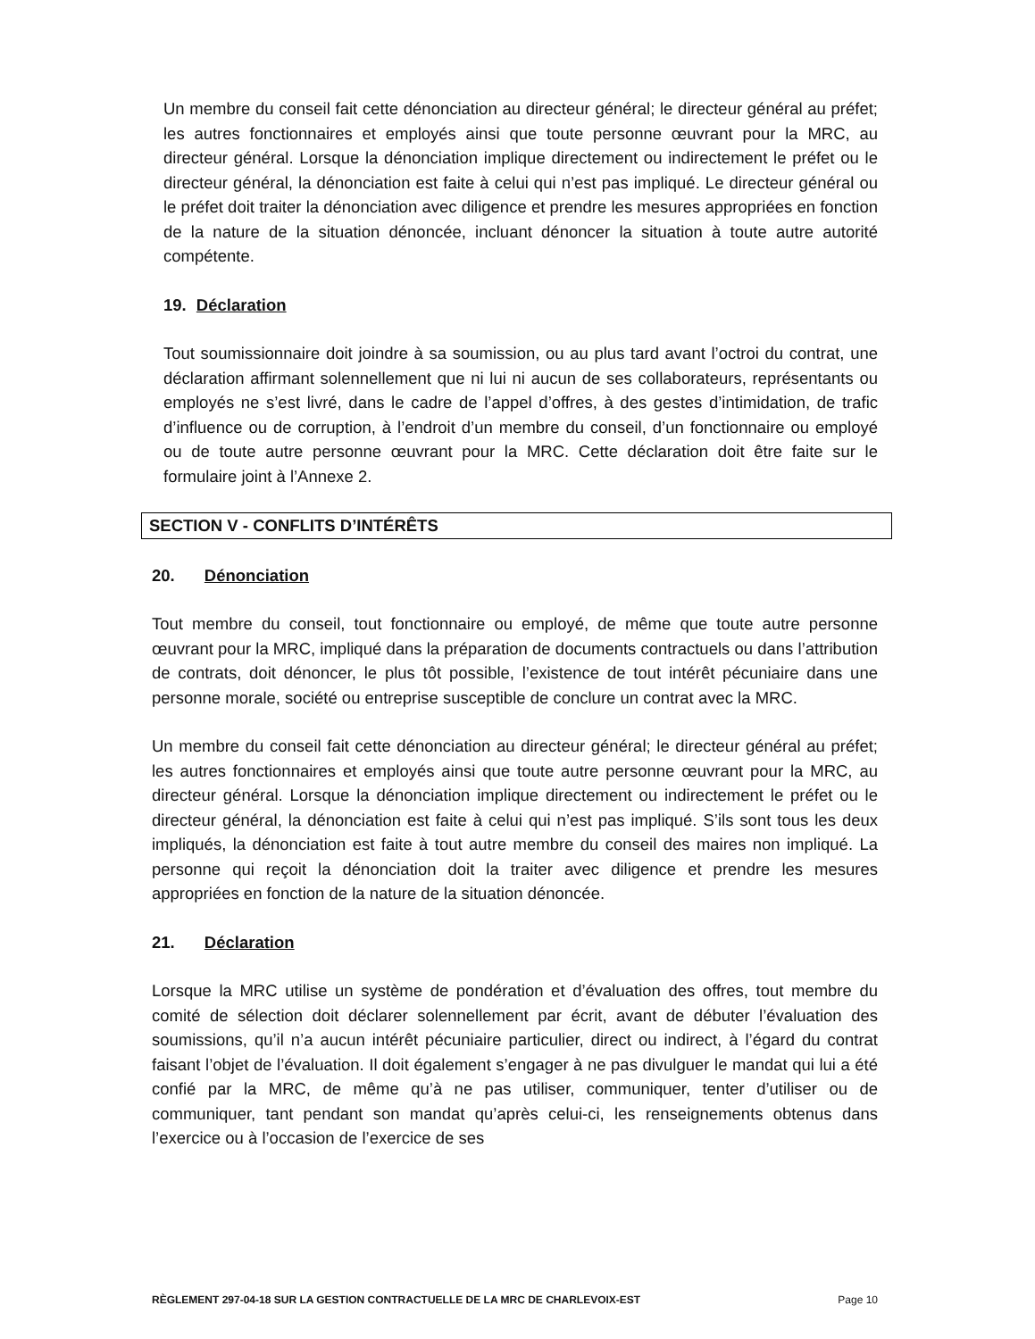Un membre du conseil fait cette dénonciation au directeur général; le directeur général au préfet; les autres fonctionnaires et employés ainsi que toute personne œuvrant pour la MRC, au directeur général. Lorsque la dénonciation implique directement ou indirectement le préfet ou le directeur général, la dénonciation est faite à celui qui n’est pas impliqué. Le directeur général ou le préfet doit traiter la dénonciation avec diligence et prendre les mesures appropriées en fonction de la nature de la situation dénoncée, incluant dénoncer la situation à toute autre autorité compétente.
19. Déclaration
Tout soumissionnaire doit joindre à sa soumission, ou au plus tard avant l’octroi du contrat, une déclaration affirmant solennellement que ni lui ni aucun de ses collaborateurs, représentants ou employés ne s’est livré, dans le cadre de l’appel d’offres, à des gestes d’intimidation, de trafic d’influence ou de corruption, à l’endroit d’un membre du conseil, d’un fonctionnaire ou employé ou de toute autre personne œuvrant pour la MRC. Cette déclaration doit être faite sur le formulaire joint à l’Annexe 2.
SECTION V - CONFLITS D’INTÉRÊTS
20. Dénonciation
Tout membre du conseil, tout fonctionnaire ou employé, de même que toute autre personne œuvrant pour la MRC, impliqué dans la préparation de documents contractuels ou dans l’attribution de contrats, doit dénoncer, le plus tôt possible, l’existence de tout intérêt pécuniaire dans une personne morale, société ou entreprise susceptible de conclure un contrat avec la MRC.
Un membre du conseil fait cette dénonciation au directeur général; le directeur général au préfet; les autres fonctionnaires et employés ainsi que toute autre personne œuvrant pour la MRC, au directeur général. Lorsque la dénonciation implique directement ou indirectement le préfet ou le directeur général, la dénonciation est faite à celui qui n’est pas impliqué. S’ils sont tous les deux impliqués, la dénonciation est faite à tout autre membre du conseil des maires non impliqué. La personne qui reçoit la dénonciation doit la traiter avec diligence et prendre les mesures appropriées en fonction de la nature de la situation dénoncée.
21. Déclaration
Lorsque la MRC utilise un système de pondération et d’évaluation des offres, tout membre du comité de sélection doit déclarer solennellement par écrit, avant de débuter l’évaluation des soumissions, qu’il n’a aucun intérêt pécuniaire particulier, direct ou indirect, à l’égard du contrat faisant l’objet de l’évaluation. Il doit également s’engager à ne pas divulguer le mandat qui lui a été confié par la MRC, de même qu’à ne pas utiliser, communiquer, tenter d’utiliser ou de communiquer, tant pendant son mandat qu’après celui-ci, les renseignements obtenus dans l’exercice ou à l’occasion de l’exercice de ses
RÈGLEMENT 297-04-18 SUR LA GESTION CONTRACTUELLE DE LA MRC DE CHARLEVOIX-EST Page 10